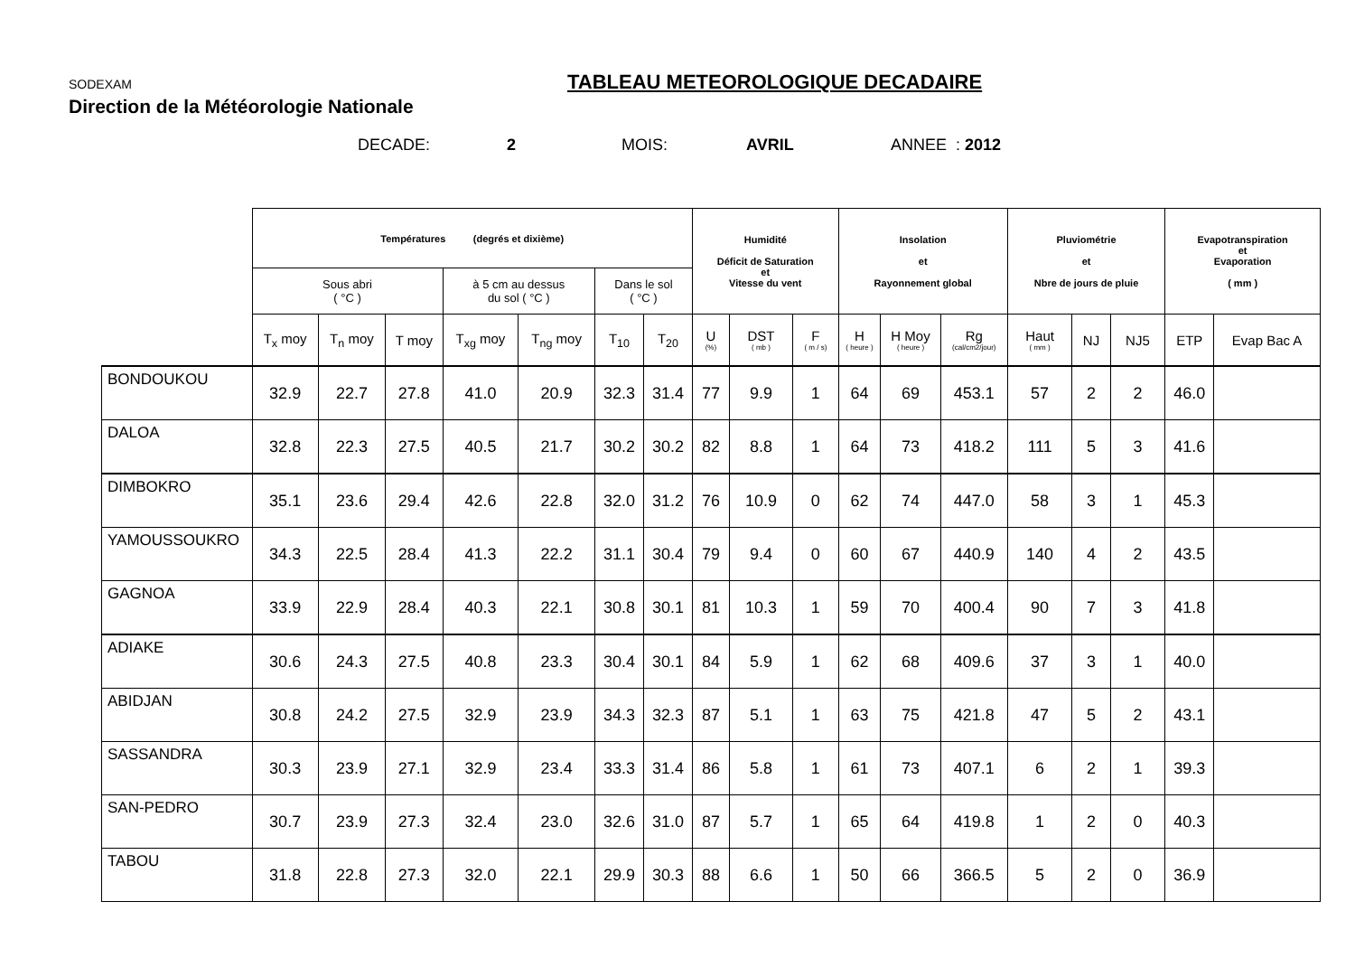SODEXAM
Direction de la Météorologie Nationale
TABLEAU METEOROLOGIQUE DECADAIRE
DECADE: 2 MOIS: AVRIL ANNEE : 2012
| | Températures (degrés et dixième) | | | | | | | Humidité Déficit de Saturation et Vitesse du vent | | | Insolation et Rayonnement global | | | Pluviométrie et Nbre de jours de pluie | | | Evapotranspiration et Evaporation ( mm ) | |
| --- | --- | --- | --- | --- | --- | --- | --- | --- | --- | --- | --- | --- | --- | --- | --- | --- | --- | --- |
| | Sous abri ( °C ) | | | à 5 cm au dessus du sol ( °C ) | | Dans le sol ( °C ) | | | | | | | | | | | | |
| | T<sub>x</sub> moy | T<sub>n</sub> moy | T moy | T<sub>xg</sub> moy | T<sub>ng</sub> moy | T<sub>10</sub> | T<sub>20</sub> | U (%) | DST ( mb ) | F ( m / s) | H ( heure ) | H Moy ( heure ) | Rg (cal/cm2/jour) | Haut ( mm ) | NJ | NJ5 | ETP | Evap Bac A |
| BONDOUKOU | 32.9 | 22.7 | 27.8 | 41.0 | 20.9 | 32.3 | 31.4 | 77 | 9.9 | 1 | 64 | 69 | 453.1 | 57 | 2 | 2 | 46.0 | |
| DALOA | 32.8 | 22.3 | 27.5 | 40.5 | 21.7 | 30.2 | 30.2 | 82 | 8.8 | 1 | 64 | 73 | 418.2 | 111 | 5 | 3 | 41.6 | |
| DIMBOKRO | 35.1 | 23.6 | 29.4 | 42.6 | 22.8 | 32.0 | 31.2 | 76 | 10.9 | 0 | 62 | 74 | 447.0 | 58 | 3 | 1 | 45.3 | |
| YAMOUSSOUKRO | 34.3 | 22.5 | 28.4 | 41.3 | 22.2 | 31.1 | 30.4 | 79 | 9.4 | 0 | 60 | 67 | 440.9 | 140 | 4 | 2 | 43.5 | |
| GAGNOA | 33.9 | 22.9 | 28.4 | 40.3 | 22.1 | 30.8 | 30.1 | 81 | 10.3 | 1 | 59 | 70 | 400.4 | 90 | 7 | 3 | 41.8 | |
| ADIAKE | 30.6 | 24.3 | 27.5 | 40.8 | 23.3 | 30.4 | 30.1 | 84 | 5.9 | 1 | 62 | 68 | 409.6 | 37 | 3 | 1 | 40.0 | |
| ABIDJAN | 30.8 | 24.2 | 27.5 | 32.9 | 23.9 | 34.3 | 32.3 | 87 | 5.1 | 1 | 63 | 75 | 421.8 | 47 | 5 | 2 | 43.1 | |
| SASSANDRA | 30.3 | 23.9 | 27.1 | 32.9 | 23.4 | 33.3 | 31.4 | 86 | 5.8 | 1 | 61 | 73 | 407.1 | 6 | 2 | 1 | 39.3 | |
| SAN-PEDRO | 30.7 | 23.9 | 27.3 | 32.4 | 23.0 | 32.6 | 31.0 | 87 | 5.7 | 1 | 65 | 64 | 419.8 | 1 | 2 | 0 | 40.3 | |
| TABOU | 31.8 | 22.8 | 27.3 | 32.0 | 22.1 | 29.9 | 30.3 | 88 | 6.6 | 1 | 50 | 66 | 366.5 | 5 | 2 | 0 | 36.9 | |